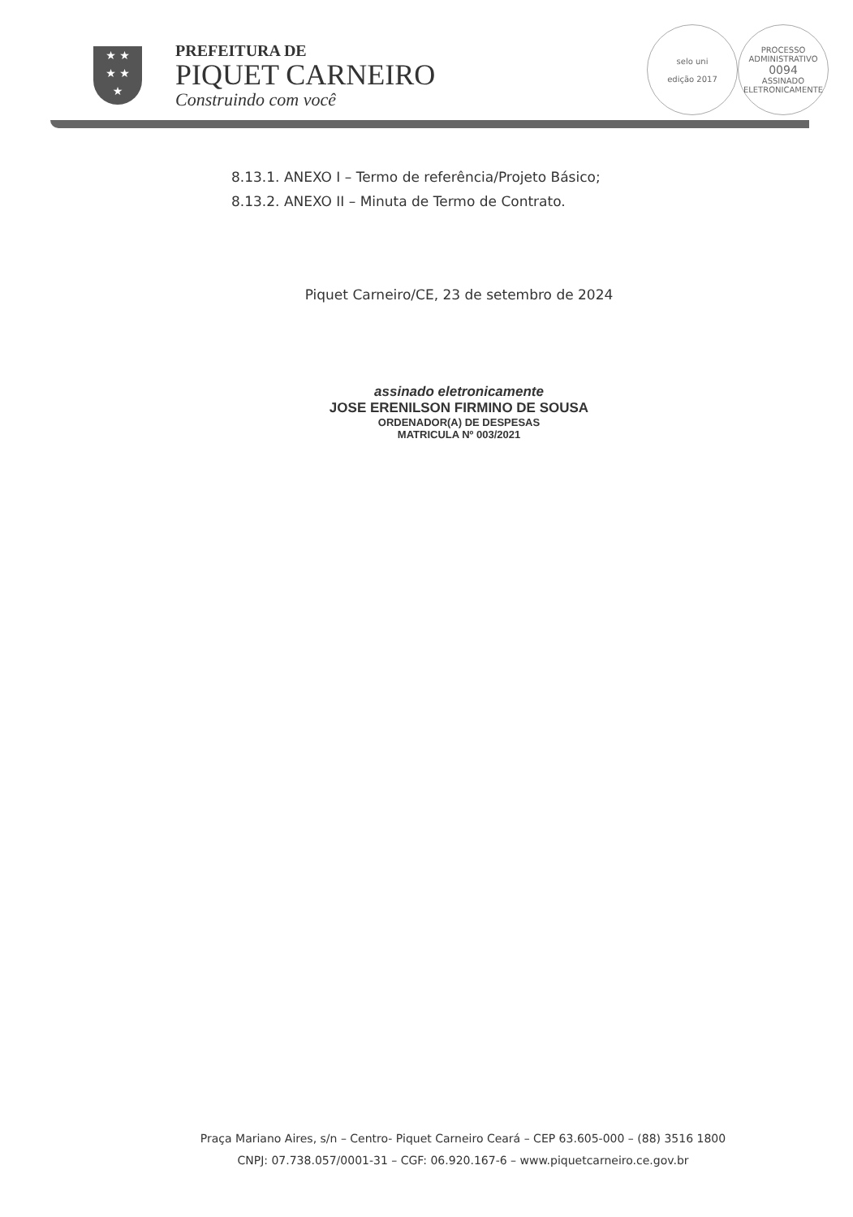★ ★
★ ★
★
PREFEITURA DE
PIQUET CARNEIRO
Construindo com você
selo uni
edição 2017
PROCESSO ADMINISTRATIVO
0094
ASSINADO ELETRONICAMENTE
8.13.1. ANEXO I – Termo de referência/Projeto Básico;
8.13.2. ANEXO II – Minuta de Termo de Contrato.
Piquet Carneiro/CE, 23 de setembro de 2024
assinado eletronicamente
JOSE ERENILSON FIRMINO DE SOUSA
ORDENADOR(A) DE DESPESAS
MATRICULA Nº 003/2021
Praça Mariano Aires, s/n – Centro- Piquet Carneiro Ceará – CEP 63.605-000 – (88) 3516 1800
CNPJ: 07.738.057/0001-31 – CGF: 06.920.167-6 – www.piquetcarneiro.ce.gov.br